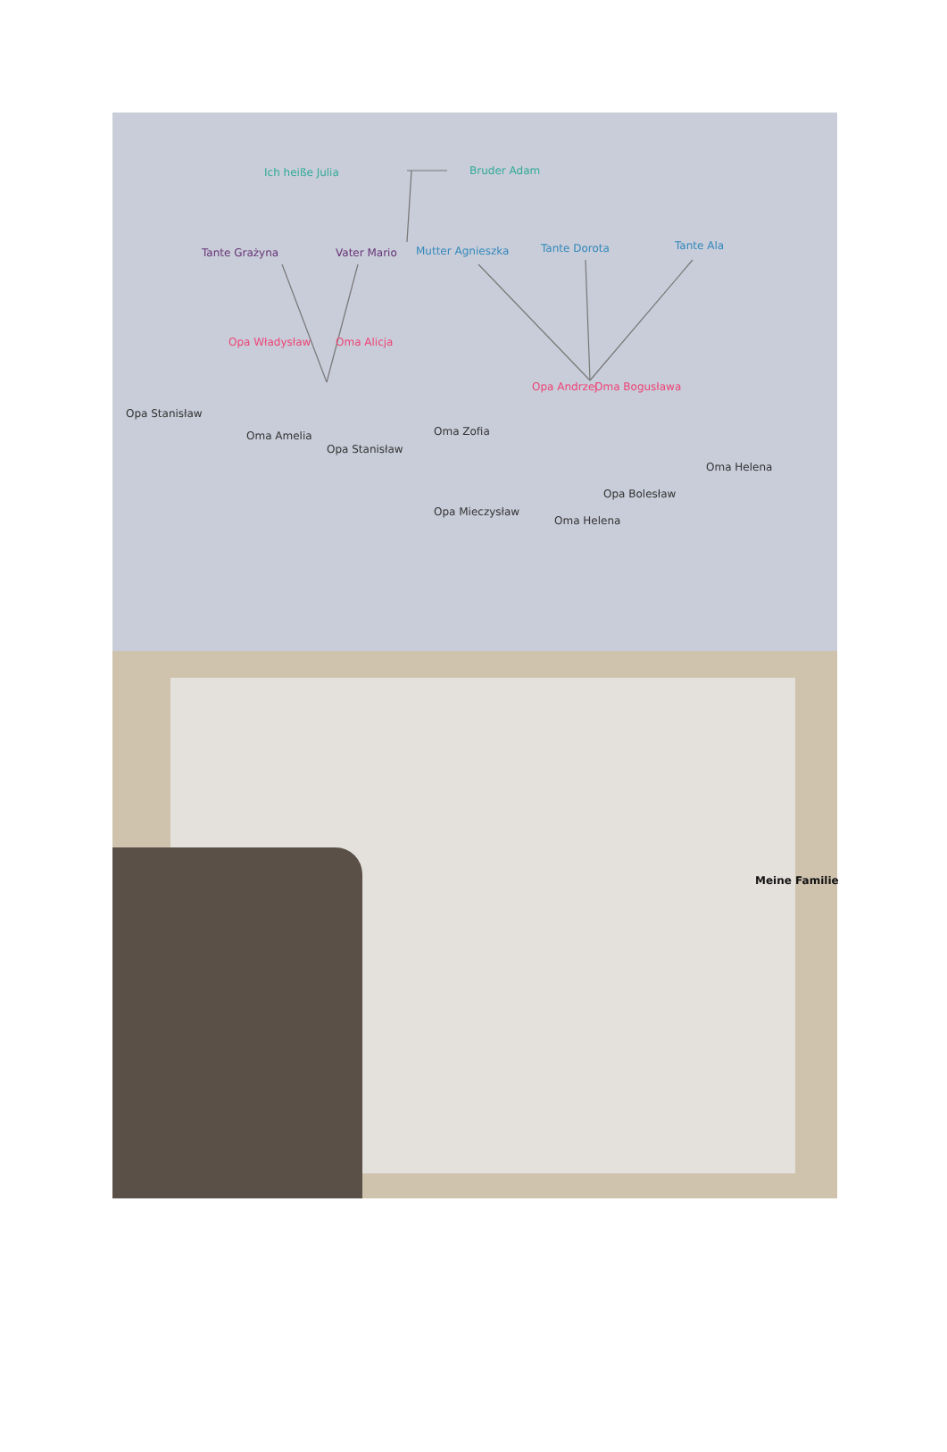Ich heiße Julia Bruder Adam
Tante Grażyna Vater Mario Mutter Agnieszka Tante Dorota Tante Ala
Opa Władysław Oma Alicja
Opa Andrzej Oma Bogusława
Opa Stanisław
Oma Amelia
Opa Stanisław
Oma Zofia
Opa Mieczysław
Oma Helena
Opa Bolesław
Oma Helena
Meine Familie